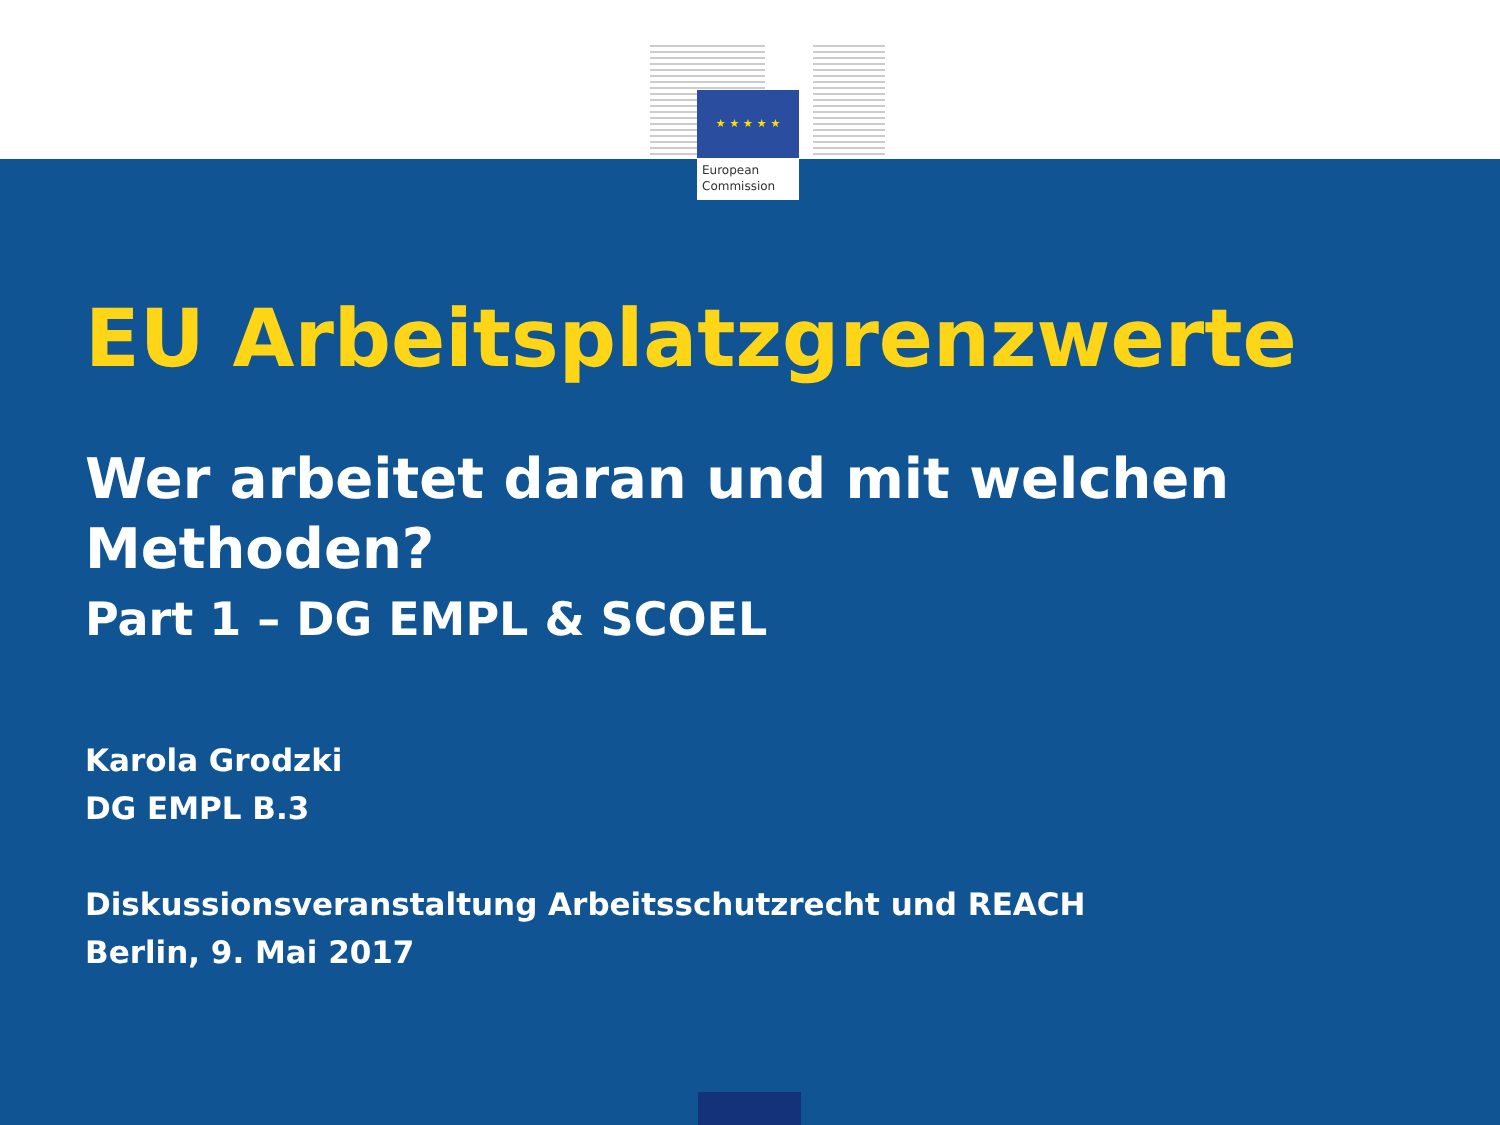★ ★ ★ ★ ★
European
Commission
EU Arbeitsplatzgrenzwerte
Wer arbeitet daran und mit welchen Methoden?
Part 1 – DG EMPL & SCOEL
Karola Grodzki
DG EMPL B.3
Diskussionsveranstaltung Arbeitsschutzrecht und REACH
Berlin, 9. Mai 2017